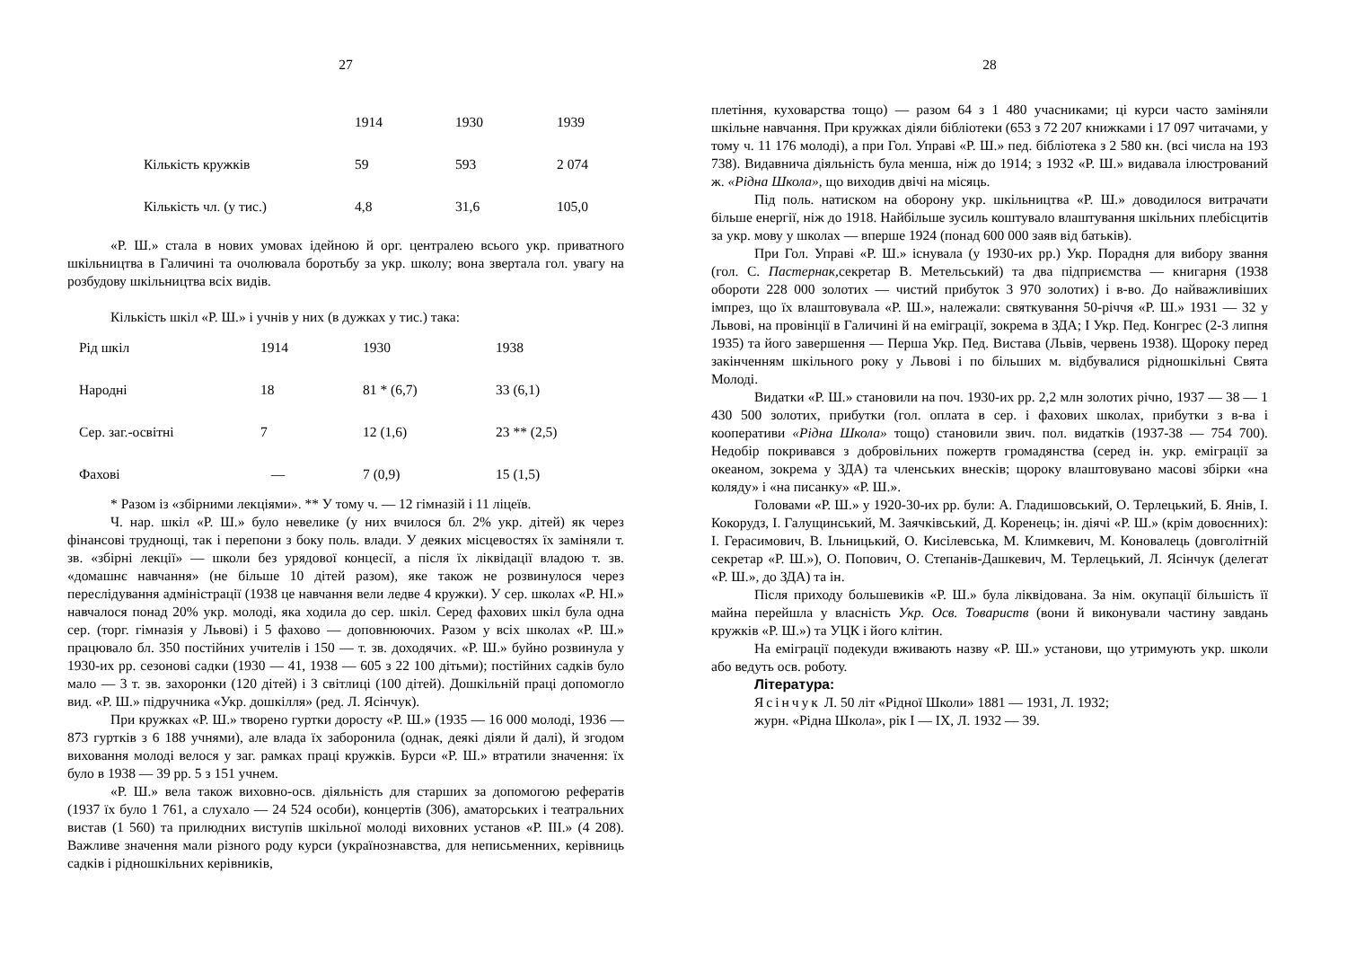27
| | 1914 | 1930 | 1939 |
| Кількість кружків | 59 | 593 | 2 074 |
| Кількість чл. (у тис.) | 4,8 | 31,6 | 105,0 |
«Р. Ш.» стала в нових умовах ідейною й орг. централею всього укр. приватного шкільництва в Галичині та очолювала боротьбу за укр. школу; вона звертала гол. увагу на розбудову шкільництва всіх видів.
Кількість шкіл «Р. Ш.» і учнів у них (в дужках у тис.) така:
| Рід шкіл | 1914 | 1930 | 1938 |
| Народні | 18 | 81 * (6,7) | 33 (6,1) |
| Сер. заг.-освітні | 7 | 12 (1,6) | 23 ** (2,5) |
| Фахові | — | 7 (0,9) | 15 (1,5) |
* Разом із «збірними лекціями». ** У тому ч. — 12 гімназій і 11 ліцеїв.
Ч. нар. шкіл «Р. Ш.» було невелике (у них вчилося бл. 2% укр. дітей) як через фінансові труднощі, так і перепони з боку поль. влади. У деяких місцевостях їх заміняли т. зв. «збірні лекції» — школи без урядової концесії, а після їх ліквідації владою т. зв. «домашнє навчання» (не більше 10 дітей разом), яке також не розвинулося через переслідування адміністрації (1938 це навчання вели ледве 4 кружки). У сер. школах «Р. НІ.» навчалося понад 20% укр. молоді, яка ходила до сер. шкіл. Серед фахових шкіл була одна сер. (торг. гімназія у Львові) і 5 фахово — доповнюючих. Разом у всіх школах «Р. Ш.» працювало бл. 350 постійних учителів і 150 — т. зв. доходячих. «Р. Ш.» буйно розвинула у 1930-их рр. сезонові садки (1930 — 41, 1938 — 605 з 22 100 дітьми); постійних садків було мало — 3 т. зв. захоронки (120 дітей) і З світлиці (100 дітей). Дошкільній праці допомогло вид. «Р. Ш.» підручника «Укр. дошкілля» (ред. Л. Ясінчук).
При кружках «Р. Ш.» творено гуртки доросту «Р. Ш.» (1935 — 16 000 молоді, 1936 — 873 гуртків з 6 188 учнями), але влада їх заборонила (однак, деякі діяли й далі), й згодом виховання молоді велося у заг. рамках праці кружків. Бурси «Р. Ш.» втратили значення: їх було в 1938 — 39 рр. 5 з 151 учнем.
«Р. Ш.» вела також виховно-осв. діяльність для старших за допомогою рефератів (1937 їх було 1 761, а слухало — 24 524 особи), концертів (306), аматорських і театральних вистав (1 560) та прилюдних виступів шкільної молоді виховних установ «Р. ІІІ.» (4 208). Важливе значення мали різного роду курси (українознавства, для неписьменних, керівниць садків і рідношкільних керівників,
28
плетіння, куховарства тощо) — разом 64 з 1 480 учасниками; ці курси часто заміняли шкільне навчання. При кружках діяли бібліотеки (653 з 72 207 книжками і 17 097 читачами, у тому ч. 11 176 молоді), а при Гол. Управі «Р. Ш.» пед. бібліотека з 2 580 кн. (всі числа на 193 738). Видавнича діяльність була менша, ніж до 1914; з 1932 «Р. Ш.» видавала ілюстрований ж. «Рідна Школа», що виходив двічі на місяць.
Під поль. натиском на оборону укр. шкільництва «Р. Ш.» доводилося витрачати більше енергії, ніж до 1918. Найбільше зусиль коштувало влаштування шкільних плебісцитів за укр. мову у школах — вперше 1924 (понад 600 000 заяв від батьків).
При Гол. Управі «Р. Ш.» існувала (у 1930-их рр.) Укр. Порадня для вибору звання (гол. С. Пастернак, секретар В. Метельський) та два підприємства — книгарня (1938 обороти 228 000 золотих — чистий прибуток 3 970 золотих) і в-во. До найважливіших імпрез, що їх влаштовувала «Р. Ш.», належали: святкування 50-річчя «Р. Ш.» 1931 — 32 у Львові, на провінції в Галичині й на еміграції, зокрема в ЗДА; І Укр. Пед. Конгрес (2-3 липня 1935) та його завершення — Перша Укр. Пед. Вистава (Львів, червень 1938). Щороку перед закінченням шкільного року у Львові і по більших м. відбувалися рідношкільні Свята Молоді.
Видатки «Р. Ш.» становили на поч. 1930-их рр. 2,2 млн золотих річно, 1937 — 38 — 1 430 500 золотих, прибутки (гол. оплата в сер. і фахових школах, прибутки з в-ва і кооперативи «Рідна Школа» тощо) становили звич. пол. видатків (1937-38 — 754 700). Недобір покривався з добровільних пожертв громадянства (серед ін. укр. еміграції за океаном, зокрема у ЗДА) та членських внесків; щороку влаштовувано масові збірки «на коляду» і «на писанку» «Р. Ш.».
Головами «Р. Ш.» у 1920-30-их рр. були: А. Гладишовський, О. Терлецький, Б. Янів, І. Кокорудз, І. Галущинський, М. Заячківський, Д. Коренець; ін. діячі «Р. Ш.» (крім довоєнних): І. Герасимович, В. Ільницький, О. Кисілевська, М. Климкевич, М. Коновалець (довголітній секретар «Р. Ш.»), О. Попович, О. Степанів-Дашкевич, М. Терлецький, Л. Ясінчук (делегат «Р. Ш.», до ЗДА) та ін.
Після приходу большевиків «Р. Ш.» була ліквідована. За нім. окупації більшість її майна перейшла у власність Укр. Осв. Товариств (вони й виконували частину завдань кружків «Р. Ш.») та УЦК і його клітин.
На еміграції подекуди вживають назву «Р. Ш.» установи, що утримують укр. школи або ведуть осв. роботу.
Література:
Ясінчук Л. 50 літ «Рідної Школи» 1881 — 1931, Л. 1932;
журн. «Рідна Школа», рік І — IX, Л. 1932 — 39.